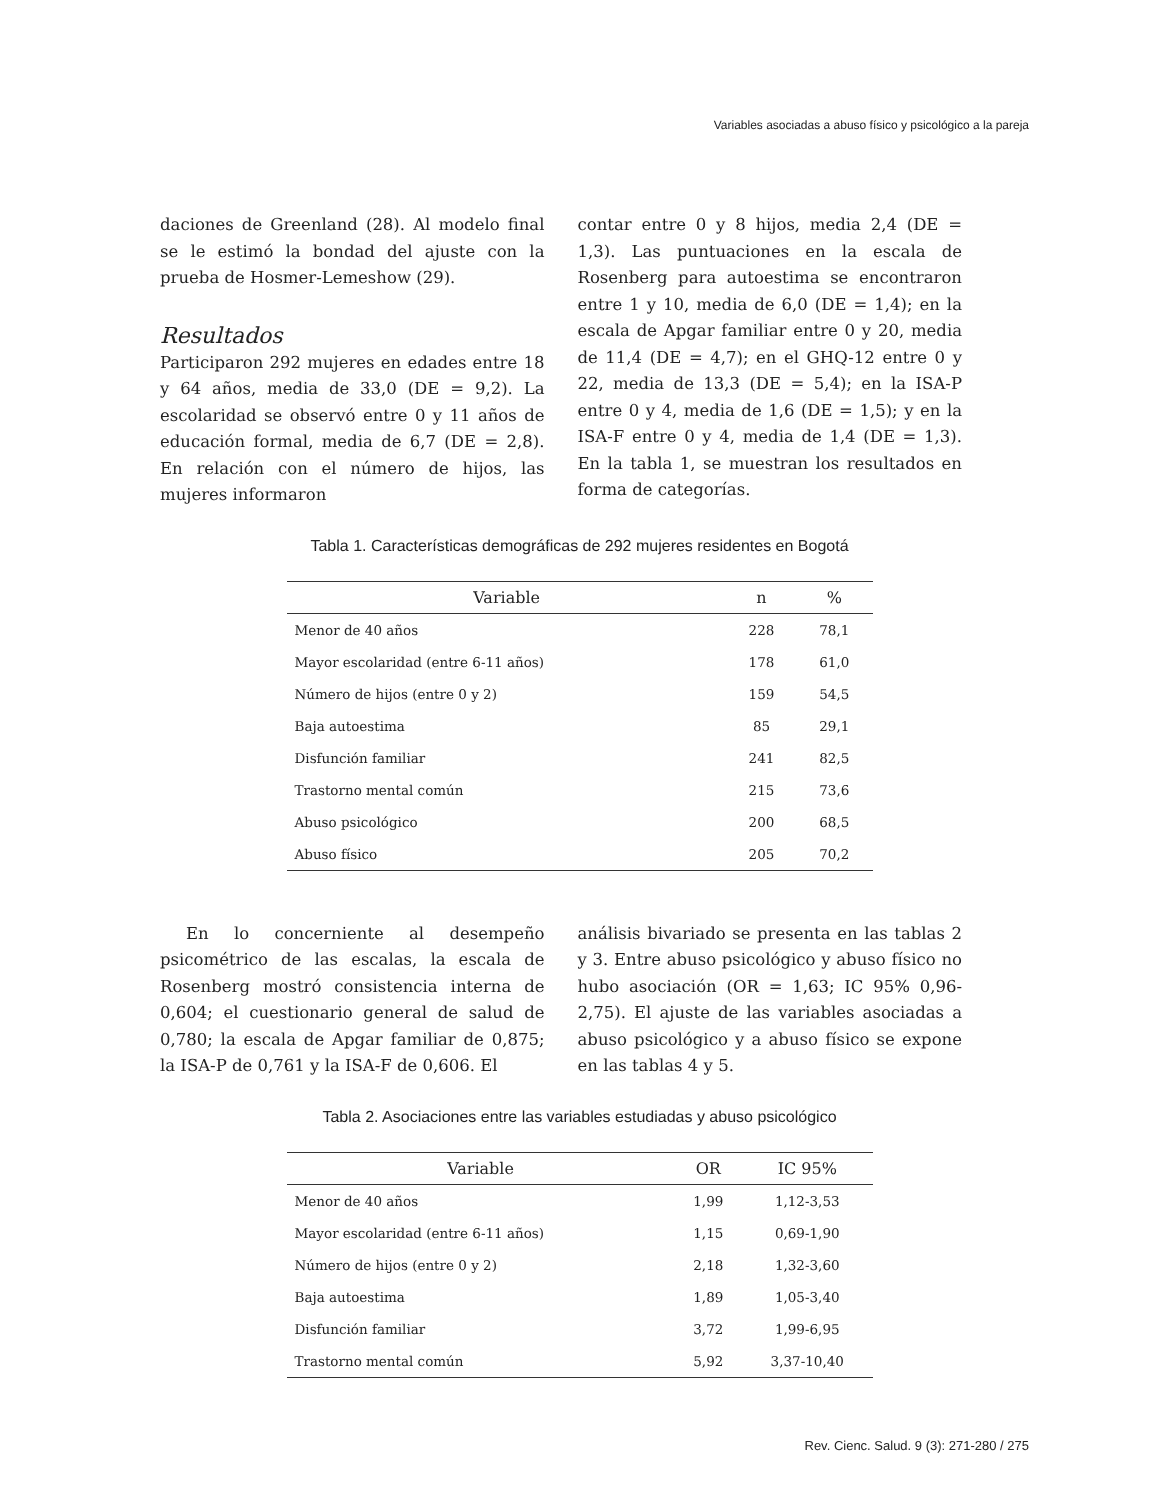Variables asociadas a abuso físico y psicológico a la pareja
daciones de Greenland (28). Al modelo final se le estimó la bondad del ajuste con la prueba de Hosmer-Lemeshow (29).
Resultados
Participaron 292 mujeres en edades entre 18 y 64 años, media de 33,0 (DE = 9,2). La escolaridad se observó entre 0 y 11 años de educación formal, media de 6,7 (DE = 2,8). En relación con el número de hijos, las mujeres informaron
contar entre 0 y 8 hijos, media 2,4 (DE = 1,3). Las puntuaciones en la escala de Rosenberg para autoestima se encontraron entre 1 y 10, media de 6,0 (DE = 1,4); en la escala de Apgar familiar entre 0 y 20, media de 11,4 (DE = 4,7); en el GHQ-12 entre 0 y 22, media de 13,3 (DE = 5,4); en la ISA-P entre 0 y 4, media de 1,6 (DE = 1,5); y en la ISA-F entre 0 y 4, media de 1,4 (DE = 1,3). En la tabla 1, se muestran los resultados en forma de categorías.
Tabla 1. Características demográficas de 292 mujeres residentes en Bogotá
| Variable | n | % |
| --- | --- | --- |
| Menor de 40 años | 228 | 78,1 |
| Mayor escolaridad (entre 6-11 años) | 178 | 61,0 |
| Número de hijos (entre 0 y 2) | 159 | 54,5 |
| Baja autoestima | 85 | 29,1 |
| Disfunción familiar | 241 | 82,5 |
| Trastorno mental común | 215 | 73,6 |
| Abuso psicológico | 200 | 68,5 |
| Abuso físico | 205 | 70,2 |
En lo concerniente al desempeño psicométrico de las escalas, la escala de Rosenberg mostró consistencia interna de 0,604; el cuestionario general de salud de 0,780; la escala de Apgar familiar de 0,875; la ISA-P de 0,761 y la ISA-F de 0,606. El
análisis bivariado se presenta en las tablas 2 y 3. Entre abuso psicológico y abuso físico no hubo asociación (OR = 1,63; IC 95% 0,96-2,75). El ajuste de las variables asociadas a abuso psicológico y a abuso físico se expone en las tablas 4 y 5.
Tabla 2. Asociaciones entre las variables estudiadas y abuso psicológico
| Variable | OR | IC 95% |
| --- | --- | --- |
| Menor de 40 años | 1,99 | 1,12-3,53 |
| Mayor escolaridad (entre 6-11 años) | 1,15 | 0,69-1,90 |
| Número de hijos (entre 0 y 2) | 2,18 | 1,32-3,60 |
| Baja autoestima | 1,89 | 1,05-3,40 |
| Disfunción familiar | 3,72 | 1,99-6,95 |
| Trastorno mental común | 5,92 | 3,37-10,40 |
Rev. Cienc. Salud. 9 (3): 271-280 / 275